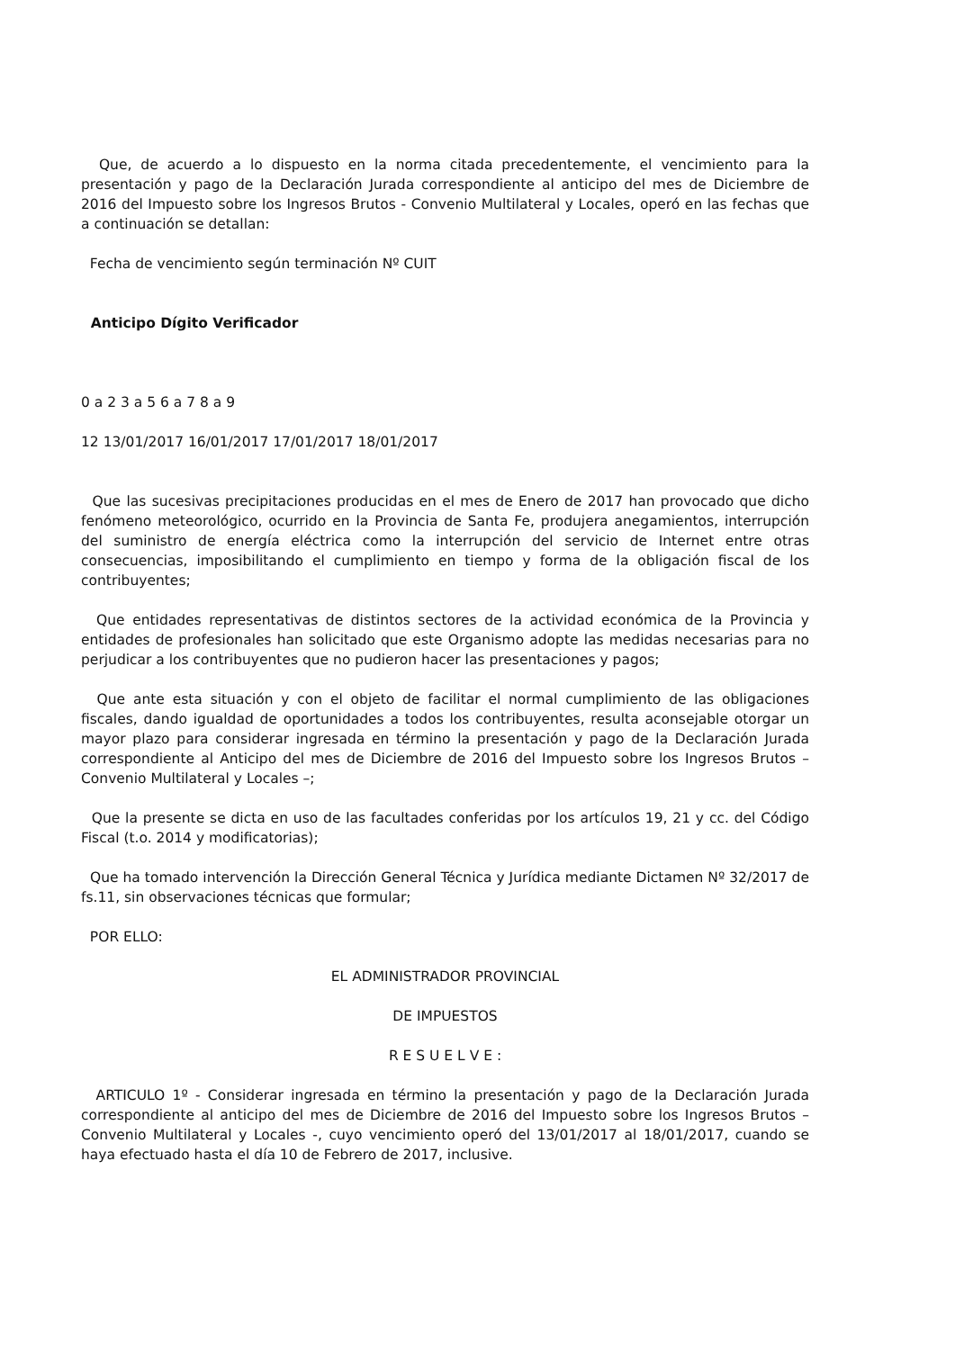Que, de acuerdo a lo dispuesto en la norma citada precedentemente, el vencimiento para la presentación y pago de la Declaración Jurada correspondiente al anticipo del mes de Diciembre de 2016 del Impuesto sobre los Ingresos Brutos - Convenio Multilateral y Locales, operó en las fechas que a continuación se detallan:
Fecha de vencimiento según terminación Nº CUIT
Anticipo Dígito Verificador
0 a 2 3 a 5 6 a 7 8 a 9
12 13/01/2017 16/01/2017 17/01/2017 18/01/2017
Que las sucesivas precipitaciones producidas en el mes de Enero de 2017 han provocado que dicho fenómeno meteorológico, ocurrido en la Provincia de Santa Fe, produjera anegamientos, interrupción del suministro de energía eléctrica como la interrupción del servicio de Internet entre otras consecuencias, imposibilitando el cumplimiento en tiempo y forma de la obligación fiscal de los contribuyentes;
Que entidades representativas de distintos sectores de la actividad económica de la Provincia y entidades de profesionales han solicitado que este Organismo adopte las medidas necesarias para no perjudicar a los contribuyentes que no pudieron hacer las presentaciones y pagos;
Que ante esta situación y con el objeto de facilitar el normal cumplimiento de las obligaciones fiscales, dando igualdad de oportunidades a todos los contribuyentes, resulta aconsejable otorgar un mayor plazo para considerar ingresada en término la presentación y pago de la Declaración Jurada correspondiente al Anticipo del mes de Diciembre de 2016 del Impuesto sobre los Ingresos Brutos – Convenio Multilateral y Locales –;
Que la presente se dicta en uso de las facultades conferidas por los artículos 19, 21 y cc. del Código Fiscal (t.o. 2014 y modificatorias);
Que ha tomado intervención la Dirección General Técnica y Jurídica mediante Dictamen Nº 32/2017 de fs.11, sin observaciones técnicas que formular;
POR ELLO:
EL ADMINISTRADOR PROVINCIAL
DE IMPUESTOS
R E S U E L V E :
ARTICULO 1º - Considerar ingresada en término la presentación y pago de la Declaración Jurada correspondiente al anticipo del mes de Diciembre de 2016 del Impuesto sobre los Ingresos Brutos – Convenio Multilateral y Locales -, cuyo vencimiento operó del 13/01/2017 al 18/01/2017, cuando se haya efectuado hasta el día 10 de Febrero de 2017, inclusive.